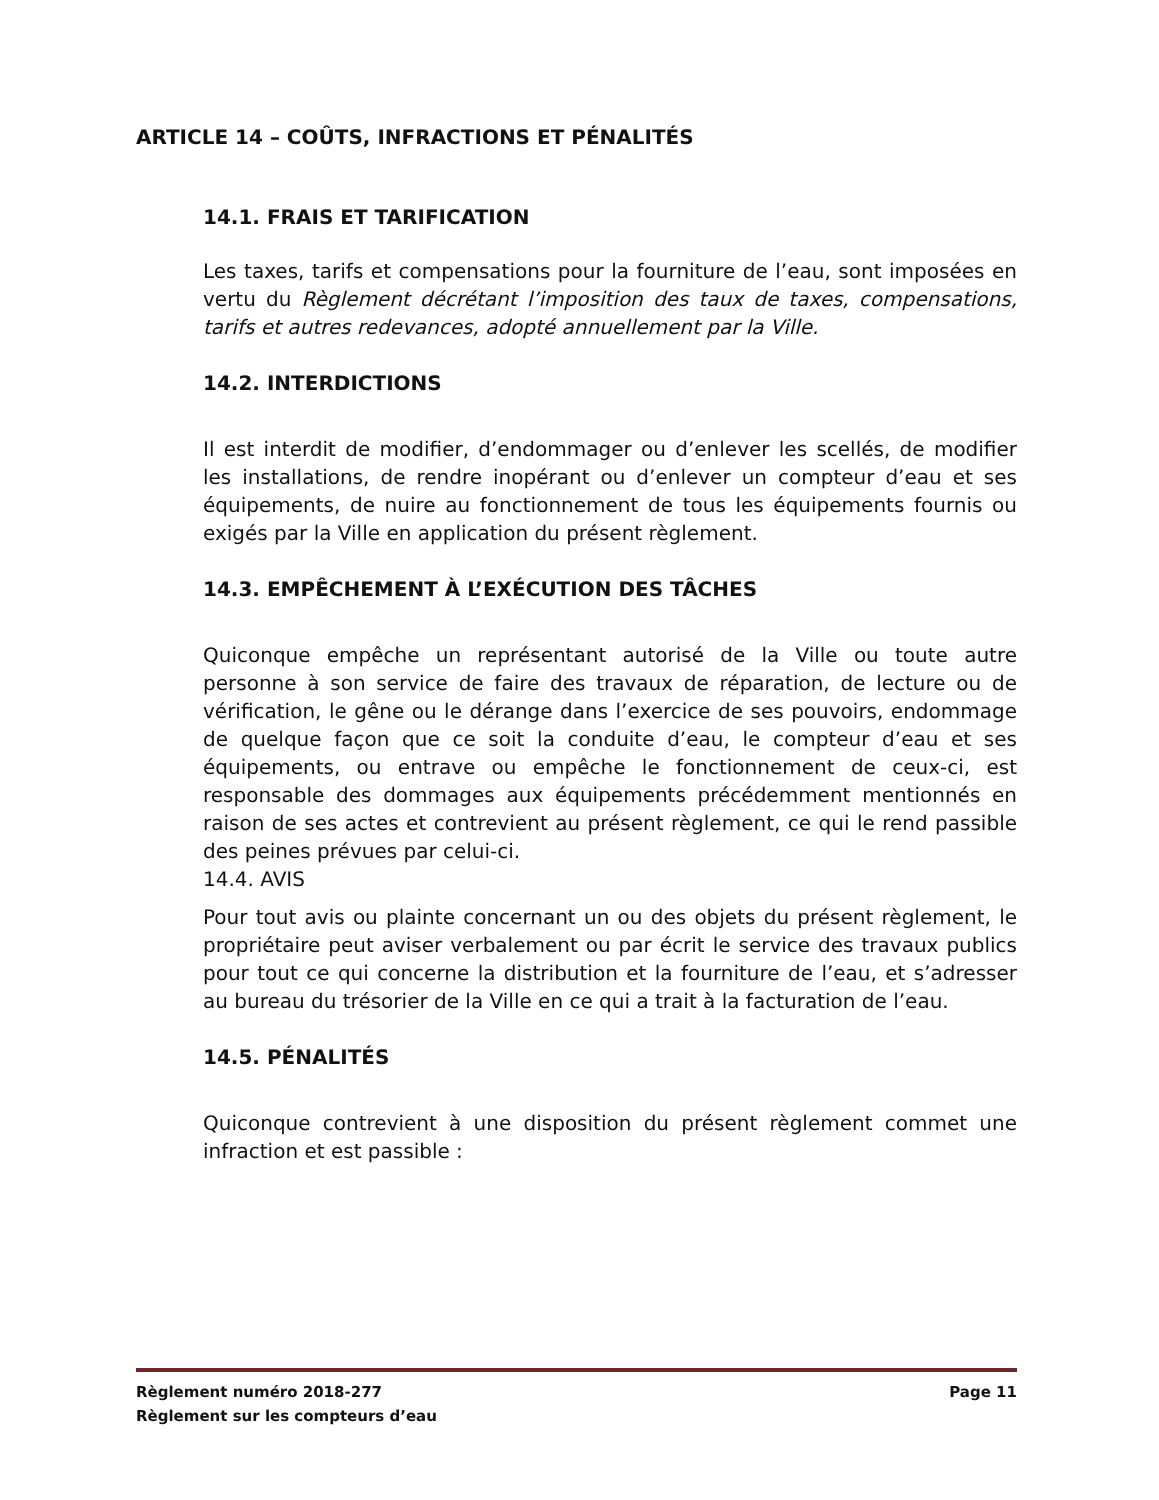ARTICLE 14 – COÛTS, INFRACTIONS ET PÉNALITÉS
14.1. FRAIS ET TARIFICATION
Les taxes, tarifs et compensations pour la fourniture de l’eau, sont imposées en vertu du Règlement décrétant l’imposition des taux de taxes, compensations, tarifs et autres redevances, adopté annuellement par la Ville.
14.2. INTERDICTIONS
Il est interdit de modifier, d’endommager ou d’enlever les scellés, de modifier les installations, de rendre inopérant ou d’enlever un compteur d’eau et ses équipements, de nuire au fonctionnement de tous les équipements fournis ou exigés par la Ville en application du présent règlement.
14.3. EMPÊCHEMENT À L’EXÉCUTION DES TÂCHES
Quiconque empêche un représentant autorisé de la Ville ou toute autre personne à son service de faire des travaux de réparation, de lecture ou de vérification, le gêne ou le dérange dans l’exercice de ses pouvoirs, endommage de quelque façon que ce soit la conduite d’eau, le compteur d’eau et ses équipements, ou entrave ou empêche le fonctionnement de ceux-ci, est responsable des dommages aux équipements précédemment mentionnés en raison de ses actes et contrevient au présent règlement, ce qui le rend passible des peines prévues par celui-ci.
14.4. AVIS
Pour tout avis ou plainte concernant un ou des objets du présent règlement, le propriétaire peut aviser verbalement ou par écrit le service des travaux publics pour tout ce qui concerne la distribution et la fourniture de l’eau, et s’adresser au bureau du trésorier de la Ville en ce qui a trait à la facturation de l’eau.
14.5. PÉNALITÉS
Quiconque contrevient à une disposition du présent règlement commet une infraction et est passible :
Page 11 Règlement numéro 2018-277
Règlement sur les compteurs d’eau